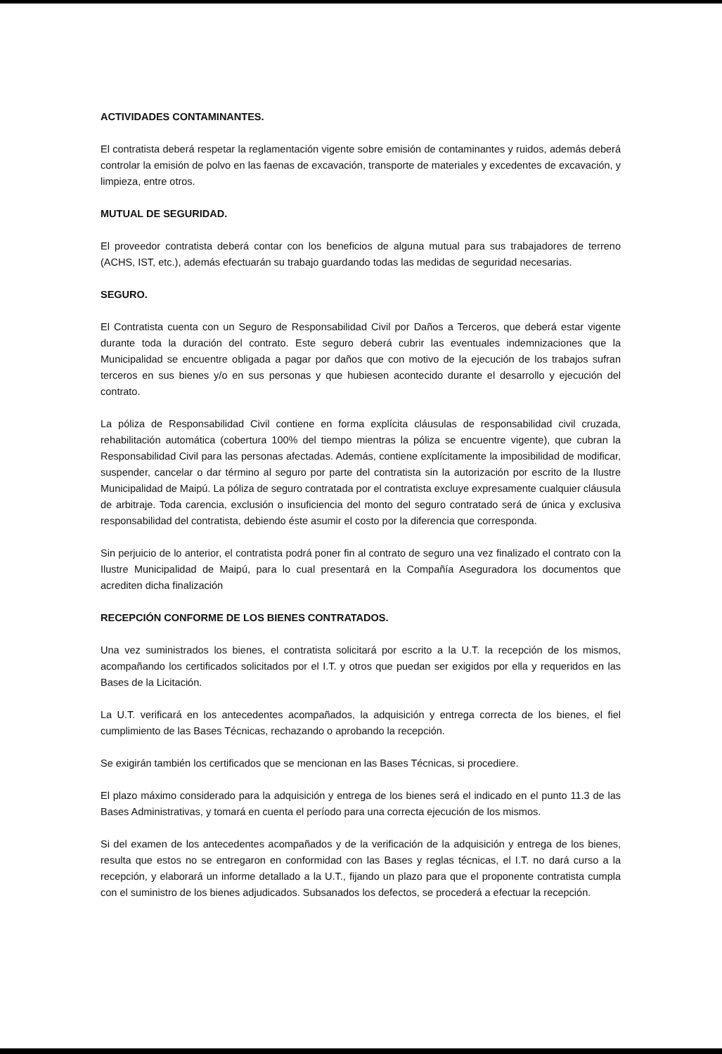ACTIVIDADES CONTAMINANTES.
El contratista deberá respetar la reglamentación vigente sobre emisión de contaminantes y ruidos, además deberá controlar la emisión de polvo en las faenas de excavación, transporte de materiales y excedentes de excavación, y limpieza, entre otros.
MUTUAL DE SEGURIDAD.
El proveedor contratista deberá contar con los beneficios de alguna mutual para sus trabajadores de terreno (ACHS, IST, etc.), además efectuarán su trabajo guardando todas las medidas de seguridad necesarias.
SEGURO.
El Contratista cuenta con un Seguro de Responsabilidad Civil por Daños a Terceros, que deberá estar vigente durante toda la duración del contrato. Este seguro deberá cubrir las eventuales indemnizaciones que la Municipalidad se encuentre obligada a pagar por daños que con motivo de la ejecución de los trabajos sufran terceros en sus bienes y/o en sus personas y que hubiesen acontecido durante el desarrollo y ejecución del contrato.
La póliza de Responsabilidad Civil contiene en forma explícita cláusulas de responsabilidad civil cruzada, rehabilitación automática (cobertura 100% del tiempo mientras la póliza se encuentre vigente), que cubran la Responsabilidad Civil para las personas afectadas. Además, contiene explícitamente la imposibilidad de modificar, suspender, cancelar o dar término al seguro por parte del contratista sin la autorización por escrito de la Ilustre Municipalidad de Maipú. La póliza de seguro contratada por el contratista excluye expresamente cualquier cláusula de arbitraje. Toda carencia, exclusión o insuficiencia del monto del seguro contratado será de única y exclusiva responsabilidad del contratista, debiendo éste asumir el costo por la diferencia que corresponda.
Sin perjuicio de lo anterior, el contratista podrá poner fin al contrato de seguro una vez finalizado el contrato con la Ilustre Municipalidad de Maipú, para lo cual presentará en la Compañía Aseguradora los documentos que acrediten dicha finalización
RECEPCIÓN CONFORME DE LOS BIENES CONTRATADOS.
Una vez suministrados los bienes, el contratista solicitará por escrito a la U.T. la recepción de los mismos, acompañando los certificados solicitados por el I.T. y otros que puedan ser exigidos por ella y requeridos en las Bases de la Licitación.
La U.T. verificará en los antecedentes acompañados, la adquisición y entrega correcta de los bienes, el fiel cumplimiento de las Bases Técnicas, rechazando o aprobando la recepción.
Se exigirán también los certificados que se mencionan en las Bases Técnicas, si procediere.
El plazo máximo considerado para la adquisición y entrega de los bienes será el indicado en el punto 11.3 de las Bases Administrativas, y tomará en cuenta el período para una correcta ejecución de los mismos.
Si del examen de los antecedentes acompañados y de la verificación de la adquisición y entrega de los bienes, resulta que estos no se entregaron en conformidad con las Bases y reglas técnicas, el I.T. no dará curso a la recepción, y elaborará un informe detallado a la U.T., fijando un plazo para que el proponente contratista cumpla con el suministro de los bienes adjudicados. Subsanados los defectos, se procederá a efectuar la recepción.